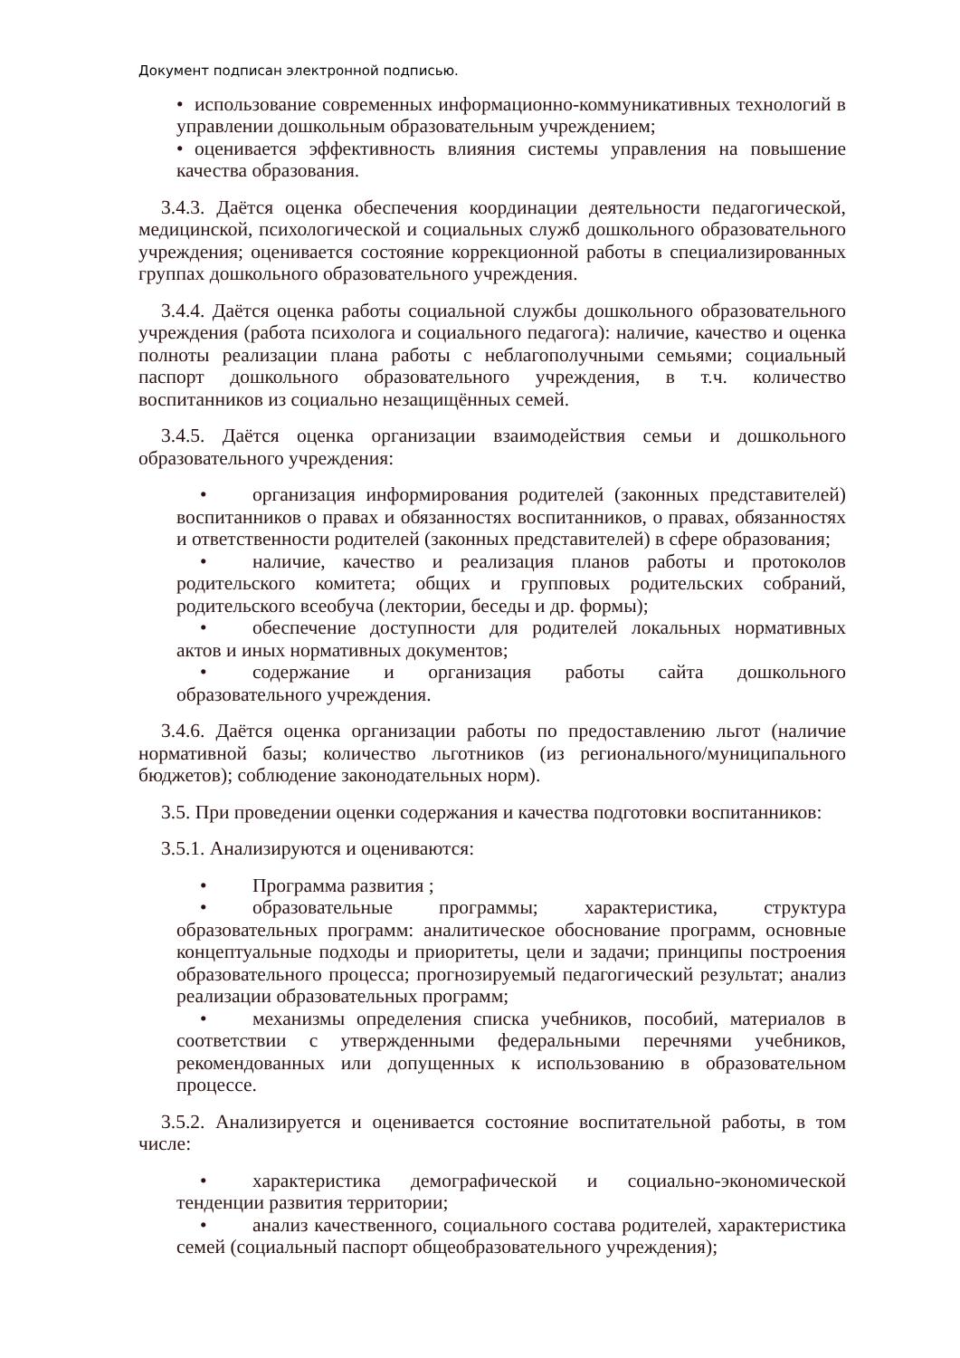Документ подписан электронной подписью.
• использование современных информационно-коммуникативных технологий в управлении дошкольным образовательным учреждением;
• оценивается эффективность влияния системы управления на повышение качества образования.
3.4.3. Даётся оценка обеспечения координации деятельности педагогической, медицинской, психологической и социальных служб дошкольного образовательного учреждения; оценивается состояние коррекционной работы в специализированных группах дошкольного образовательного учреждения.
3.4.4. Даётся оценка работы социальной службы дошкольного образовательного учреждения (работа психолога и социального педагога): наличие, качество и оценка полноты реализации плана работы с неблагополучными семьями; социальный паспорт дошкольного образовательного учреждения, в т.ч. количество воспитанников из социально незащищённых семей.
3.4.5. Даётся оценка организации взаимодействия семьи и дошкольного образовательного учреждения:
• организация информирования родителей (законных представителей) воспитанников о правах и обязанностях воспитанников, о правах, обязанностях и ответственности родителей (законных представителей) в сфере образования;
• наличие, качество и реализация планов работы и протоколов родительского комитета; общих и групповых родительских собраний, родительского всеобуча (лектории, беседы и др. формы);
• обеспечение доступности для родителей локальных нормативных актов и иных нормативных документов;
• содержание и организация работы сайта дошкольного образовательного учреждения.
3.4.6. Даётся оценка организации работы по предоставлению льгот (наличие нормативной базы; количество льготников (из регионального/муниципального бюджетов); соблюдение законодательных норм).
3.5. При проведении оценки содержания и качества подготовки воспитанников:
3.5.1. Анализируются и оцениваются:
• Программа развития ;
• образовательные программы; характеристика, структура образовательных программ: аналитическое обоснование программ, основные концептуальные подходы и приоритеты, цели и задачи; принципы построения образовательного процесса; прогнозируемый педагогический результат; анализ реализации образовательных программ;
• механизмы определения списка учебников, пособий, материалов в соответствии с утвержденными федеральными перечнями учебников, рекомендованных или допущенных к использованию в образовательном процессе.
3.5.2. Анализируется и оценивается состояние воспитательной работы, в том числе:
• характеристика демографической и социально-экономической тенденции развития территории;
• анализ качественного, социального состава родителей, характеристика семей (социальный паспорт общеобразовательного учреждения);